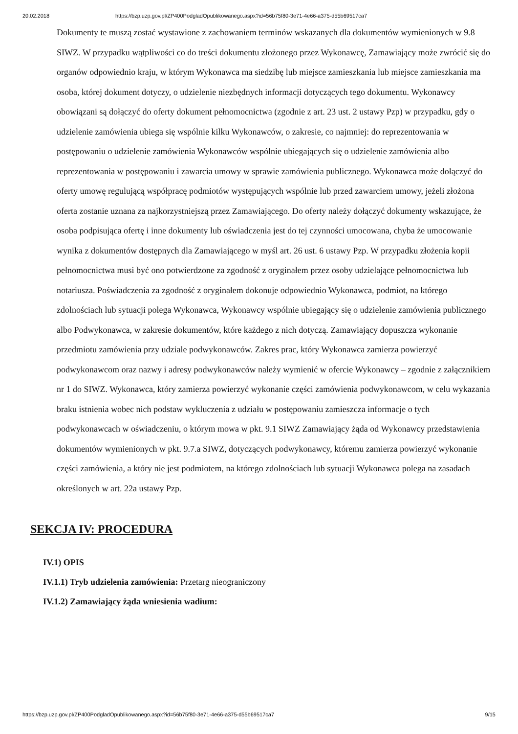20.02.2018 https://bzp.uzp.gov.pl/ZP400PodgladOpublikowanego.aspx?id=56b75f80-3e71-4e66-a375-d55b69517ca7
Dokumenty te muszą zostać wystawione z zachowaniem terminów wskazanych dla dokumentów wymienionych w 9.8 SIWZ. W przypadku wątpliwości co do treści dokumentu złożonego przez Wykonawcę, Zamawiający może zwrócić się do organów odpowiednio kraju, w którym Wykonawca ma siedzibę lub miejsce zamieszkania lub miejsce zamieszkania ma osoba, której dokument dotyczy, o udzielenie niezbędnych informacji dotyczących tego dokumentu. Wykonawcy obowiązani są dołączyć do oferty dokument pełnomocnictwa (zgodnie z art. 23 ust. 2 ustawy Pzp) w przypadku, gdy o udzielenie zamówienia ubiega się wspólnie kilku Wykonawców, o zakresie, co najmniej: do reprezentowania w postępowaniu o udzielenie zamówienia Wykonawców wspólnie ubiegających się o udzielenie zamówienia albo reprezentowania w postępowaniu i zawarcia umowy w sprawie zamówienia publicznego. Wykonawca może dołączyć do oferty umowę regulującą współpracę podmiotów występujących wspólnie lub przed zawarciem umowy, jeżeli złożona oferta zostanie uznana za najkorzystniejszą przez Zamawiającego. Do oferty należy dołączyć dokumenty wskazujące, że osoba podpisująca ofertę i inne dokumenty lub oświadczenia jest do tej czynności umocowana, chyba że umocowanie wynika z dokumentów dostępnych dla Zamawiającego w myśl art. 26 ust. 6 ustawy Pzp. W przypadku złożenia kopii pełnomocnictwa musi być ono potwierdzone za zgodność z oryginałem przez osoby udzielające pełnomocnictwa lub notariusza. Poświadczenia za zgodność z oryginałem dokonuje odpowiednio Wykonawca, podmiot, na którego zdolnościach lub sytuacji polega Wykonawca, Wykonawcy wspólnie ubiegający się o udzielenie zamówienia publicznego albo Podwykonawca, w zakresie dokumentów, które każdego z nich dotyczą. Zamawiający dopuszcza wykonanie przedmiotu zamówienia przy udziale podwykonawców. Zakres prac, który Wykonawca zamierza powierzyć podwykonawcom oraz nazwy i adresy podwykonawców należy wymienić w ofercie Wykonawcy – zgodnie z załącznikiem nr 1 do SIWZ. Wykonawca, który zamierza powierzyć wykonanie części zamówienia podwykonawcom, w celu wykazania braku istnienia wobec nich podstaw wykluczenia z udziału w postępowaniu zamieszcza informacje o tych podwykonawcach w oświadczeniu, o którym mowa w pkt. 9.1 SIWZ Zamawiający żąda od Wykonawcy przedstawienia dokumentów wymienionych w pkt. 9.7.a SIWZ, dotyczących podwykonawcy, któremu zamierza powierzyć wykonanie części zamówienia, a który nie jest podmiotem, na którego zdolnościach lub sytuacji Wykonawca polega na zasadach określonych w art. 22a ustawy Pzp.
SEKCJA IV: PROCEDURA
IV.1) OPIS
IV.1.1) Tryb udzielenia zamówienia: Przetarg nieograniczony
IV.1.2) Zamawiający żąda wniesienia wadium:
https://bzp.uzp.gov.pl/ZP400PodgladOpublikowanego.aspx?id=56b75f80-3e71-4e66-a375-d55b69517ca7 9/15